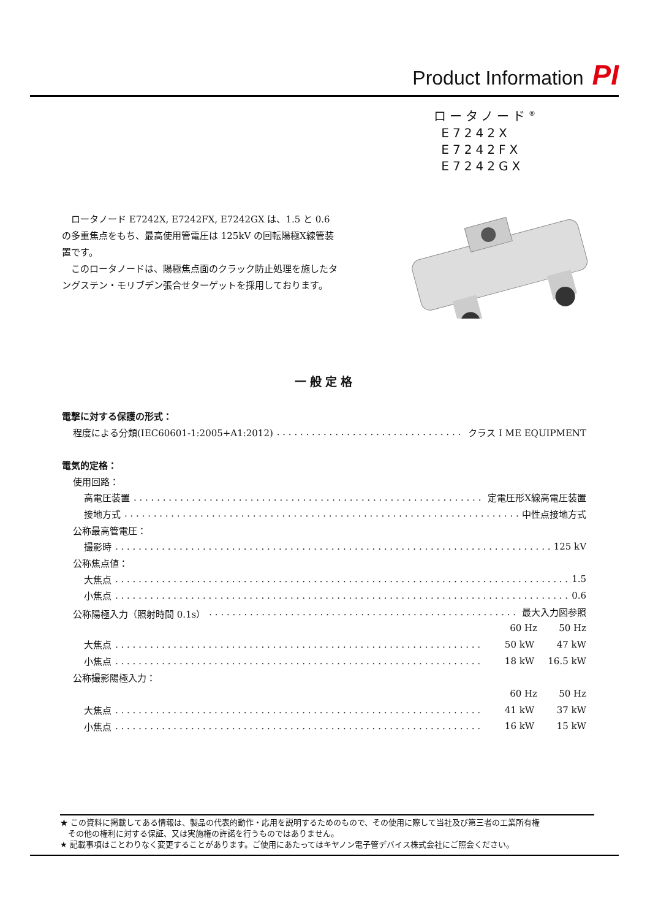Product Information PI
ロータノード<sup>®</sup>
E7242X
E7242FX
E7242GX
　ロータノード E7242X, E7242FX, E7242GX は、1.5 と 0.6 の多重焦点をもち、最高使用管電圧は 125kV の回転陽極X線管装置です。
　このロータノードは、陽極焦点面のクラック防止処理を施したタングステン・モリブデン張合せターゲットを採用しております。
一般定格
電撃に対する保護の形式：
程度による分類(IEC60601-1:2005+A1:2012) クラス Ⅰ ME EQUIPMENT
電気的定格：
使用回路：
高電圧装置 定電圧形X線高電圧装置
接地方式 中性点接地方式
公称最高管電圧：
撮影時 125 kV
公称焦点値：
大焦点 1.5
小焦点 0.6
公称陽極入力（照射時間 0.1s） 最大入力図参照
60 Hz 50 Hz
大焦点 50 kW 47 kW
小焦点 18 kW 16.5 kW
公称撮影陽極入力：
60 Hz 50 Hz
大焦点 41 kW 37 kW
小焦点 16 kW 15 kW
★ この資料に掲載してある情報は、製品の代表的動作・応用を説明するためのもので、その使用に際して当社及び第三者の工業所有権
　その他の権利に対する保証、又は実施権の許諾を行うものではありません。
★ 記載事項はことわりなく変更することがあります。ご使用にあたってはキヤノン電子管デバイス株式会社にご照会ください。